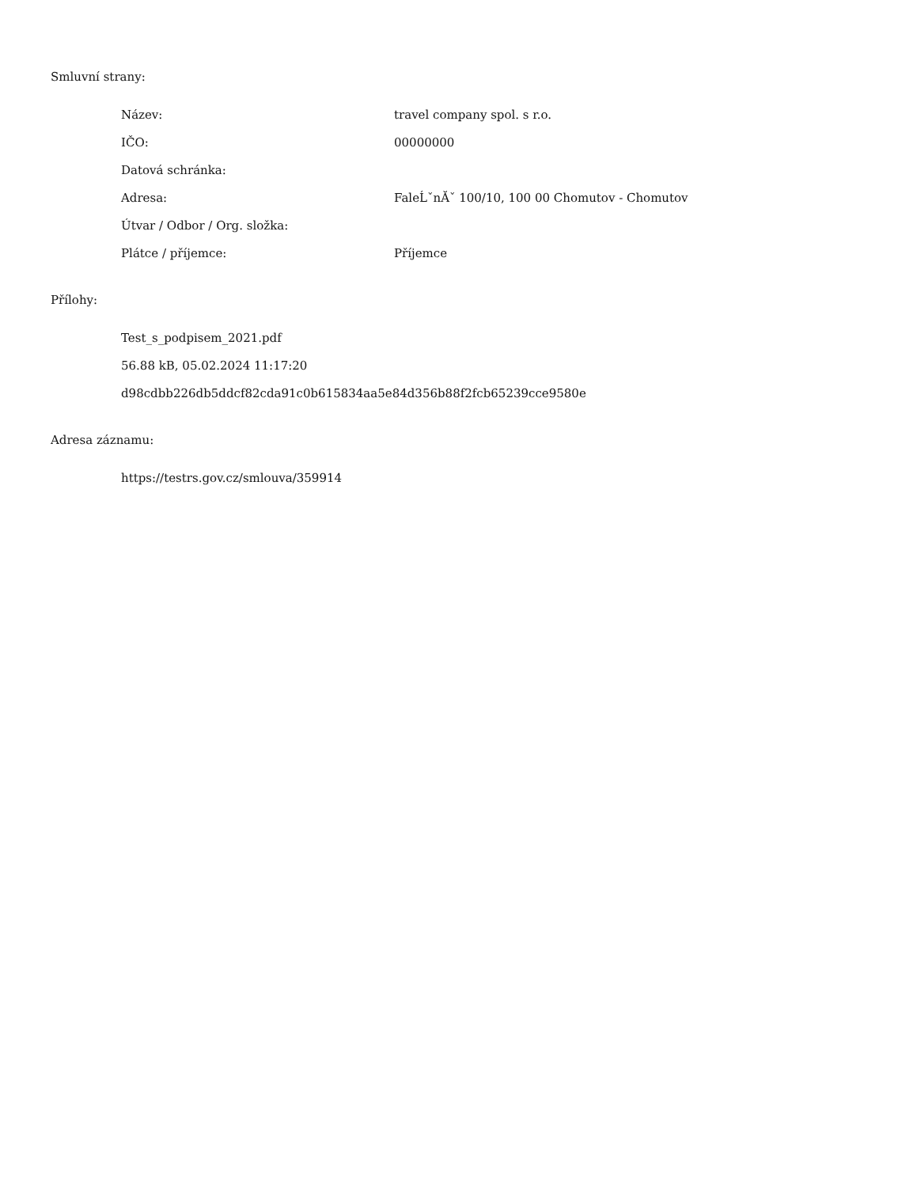Smluvní strany:
| Název: | travel company spol. s r.o. |
| IČO: | 00000000 |
| Datová schránka: | |
| Adresa: | FaleĹˇnĂˇ 100/10, 100 00 Chomutov - Chomutov |
| Útvar / Odbor / Org. složka: | |
| Plátce / příjemce: | Příjemce |
Přílohy:
Test_s_podpisem_2021.pdf
56.88 kB, 05.02.2024 11:17:20
d98cdbb226db5ddcf82cda91c0b615834aa5e84d356b88f2fcb65239cce9580e
Adresa záznamu:
https://testrs.gov.cz/smlouva/359914